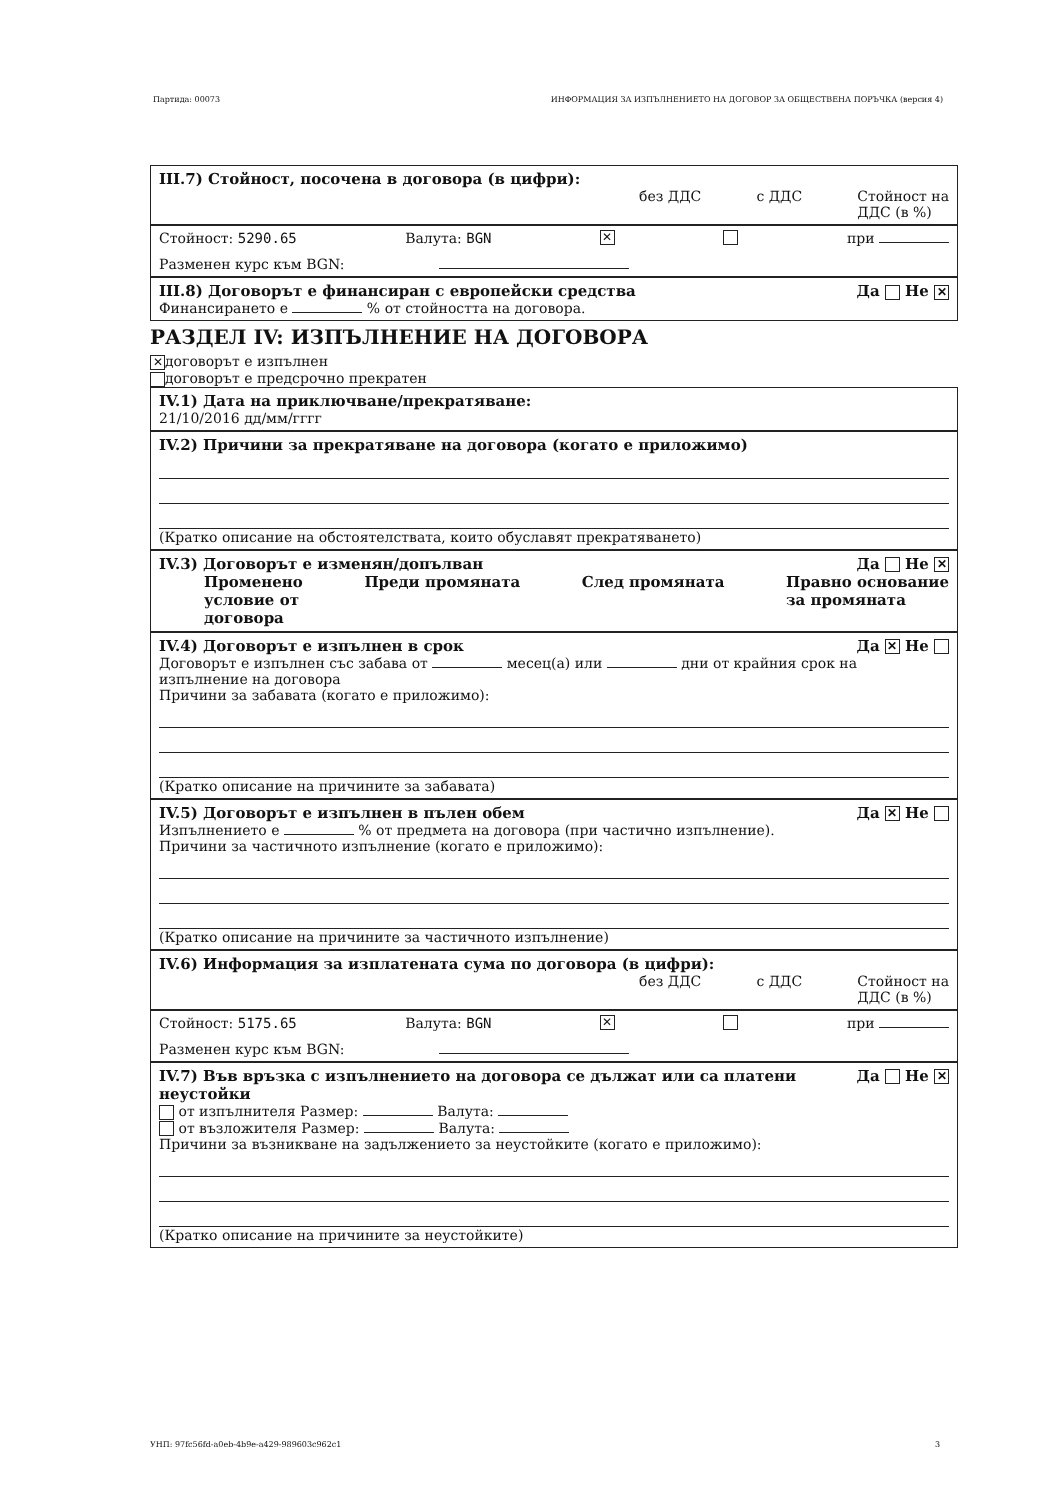Партида: 00073 ИНФОРМАЦИЯ ЗА ИЗПЪЛНЕНИЕТО НА ДОГОВОР ЗА ОБЩЕСТВЕНА ПОРЪЧКА (версия 4)
III.7) Стойност, посочена в договора (в цифри):
без ДДС с ДДС Стойност на
ДДС (в %)
Стойност: 5290.65 Валута: BGN ✕ при
Разменен курс към BGN:
III.8) Договорът е финансиран с европейски средства Да Не ✕
Финансирането е % от стойността на договора.
РАЗДЕЛ IV: ИЗПЪЛНЕНИЕ НА ДОГОВОРА
✕ договорът е изпълнен
договорът е предсрочно прекратен
IV.1) Дата на приключване/прекратяване:
21/10/2016 дд/мм/гггг
IV.2) Причини за прекратяване на договора (когато е приложимо)
(Кратко описание на обстоятелствата, които обуславят прекратяването)
IV.3) Договорът е изменян/допълван Да Не ✕
Променено
условие от
договора Преди промяната След промяната Правно основание
за промяната
IV.4) Договорът е изпълнен в срок Да ✕ Не
Договорът е изпълнен със забава от месец(а) или дни от крайния срок на изпълнение на договора
Причини за забавата (когато е приложимо):
(Кратко описание на причините за забавата)
IV.5) Договорът е изпълнен в пълен обем Да ✕ Не
Изпълнението е % от предмета на договора (при частично изпълнение).
Причини за частичното изпълнение (когато е приложимо):
(Кратко описание на причините за частичното изпълнение)
IV.6) Информация за изплатената сума по договора (в цифри):
без ДДС с ДДС Стойност на
ДДС (в %)
Стойност: 5175.65 Валута: BGN ✕ при
Разменен курс към BGN:
IV.7) Във връзка с изпълнението на договора се дължат или са платени неустойки Да Не ✕
от изпълнителя Размер: Валута:
от възложителя Размер: Валута:
Причини за възникване на задължението за неустойките (когато е приложимо):
(Кратко описание на причините за неустойките)
УНП: 97fc56fd-a0eb-4b9e-a429-989603c962c1 3